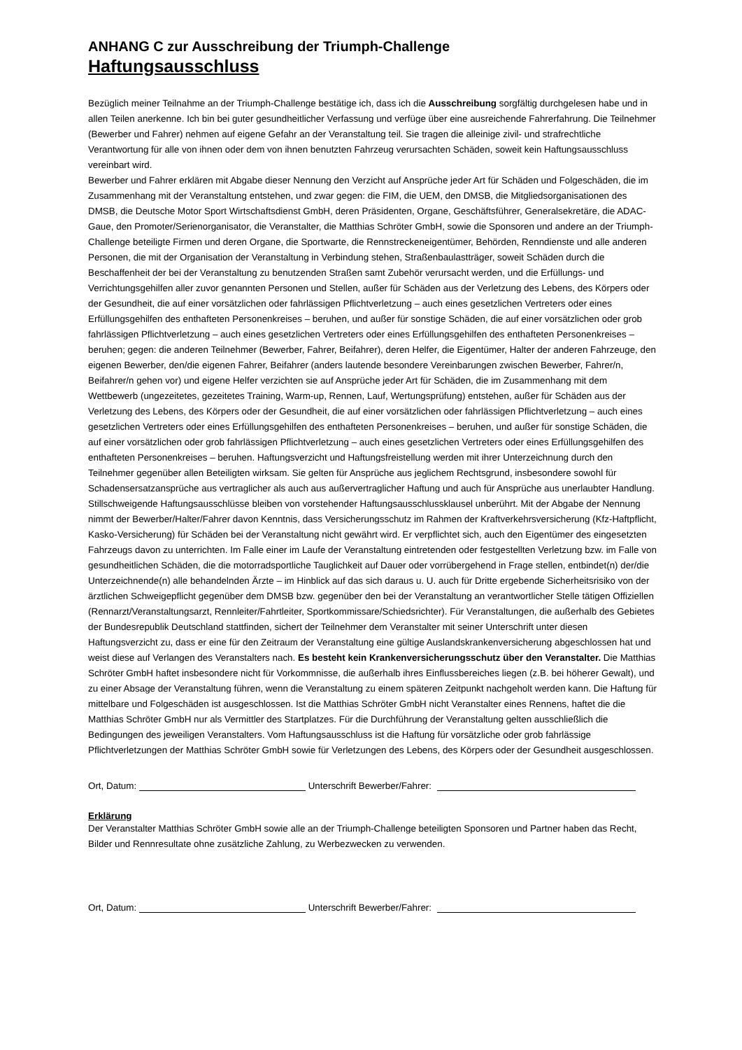ANHANG C zur Ausschreibung der Triumph-Challenge
Haftungsausschluss
Bezüglich meiner Teilnahme an der Triumph-Challenge bestätige ich, dass ich die Ausschreibung sorgfältig durchgelesen habe und in allen Teilen anerkenne. Ich bin bei guter gesundheitlicher Verfassung und verfüge über eine ausreichende Fahrerfahrung. Die Teilnehmer (Bewerber und Fahrer) nehmen auf eigene Gefahr an der Veranstaltung teil. Sie tragen die alleinige zivil- und strafrechtliche Verantwortung für alle von ihnen oder dem von ihnen benutzten Fahrzeug verursachten Schäden, soweit kein Haftungsausschluss vereinbart wird.
Bewerber und Fahrer erklären mit Abgabe dieser Nennung den Verzicht auf Ansprüche jeder Art für Schäden und Folgeschäden, die im Zusammenhang mit der Veranstaltung entstehen, und zwar gegen: die FIM, die UEM, den DMSB, die Mitgliedsorganisationen des DMSB, die Deutsche Motor Sport Wirtschaftsdienst GmbH, deren Präsidenten, Organe, Geschäftsführer, Generalsekretäre, die ADAC-Gaue, den Promoter/Serienorganisator, die Veranstalter, die Matthias Schröter GmbH, sowie die Sponsoren und andere an der Triumph-Challenge beteiligte Firmen und deren Organe, die Sportwarte, die Rennstreckeneigentümer, Behörden, Renndienste und alle anderen Personen, die mit der Organisation der Veranstaltung in Verbindung stehen, Straßenbaulastträger, soweit Schäden durch die Beschaffenheit der bei der Veranstaltung zu benutzenden Straßen samt Zubehör verursacht werden, und die Erfüllungs- und Verrichtungsgehilfen aller zuvor genannten Personen und Stellen, außer für Schäden aus der Verletzung des Lebens, des Körpers oder der Gesundheit, die auf einer vorsätzlichen oder fahrlässigen Pflichtverletzung – auch eines gesetzlichen Vertreters oder eines Erfüllungsgehilfen des enthafteten Personenkreises – beruhen, und außer für sonstige Schäden, die auf einer vorsätzlichen oder grob fahrlässigen Pflichtverletzung – auch eines gesetzlichen Vertreters oder eines Erfüllungsgehilfen des enthafteten Personenkreises – beruhen; gegen: die anderen Teilnehmer (Bewerber, Fahrer, Beifahrer), deren Helfer, die Eigentümer, Halter der anderen Fahrzeuge, den eigenen Bewerber, den/die eigenen Fahrer, Beifahrer (anders lautende besondere Vereinbarungen zwischen Bewerber, Fahrer/n, Beifahrer/n gehen vor) und eigene Helfer verzichten sie auf Ansprüche jeder Art für Schäden, die im Zusammenhang mit dem Wettbewerb (ungezeitetes, gezeitetes Training, Warm-up, Rennen, Lauf, Wertungsprüfung) entstehen, außer für Schäden aus der Verletzung des Lebens, des Körpers oder der Gesundheit, die auf einer vorsätzlichen oder fahrlässigen Pflichtverletzung – auch eines gesetzlichen Vertreters oder eines Erfüllungsgehilfen des enthafteten Personenkreises – beruhen, und außer für sonstige Schäden, die auf einer vorsätzlichen oder grob fahrlässigen Pflichtverletzung – auch eines gesetzlichen Vertreters oder eines Erfüllungsgehilfen des enthafteten Personenkreises – beruhen. Haftungsverzicht und Haftungsfreistellung werden mit ihrer Unterzeichnung durch den Teilnehmer gegenüber allen Beteiligten wirksam. Sie gelten für Ansprüche aus jeglichem Rechtsgrund, insbesondere sowohl für Schadensersatzansprüche aus vertraglicher als auch aus außervertraglicher Haftung und auch für Ansprüche aus unerlaubter Handlung. Stillschweigende Haftungsausschlüsse bleiben von vorstehender Haftungsausschlussklausel unberührt. Mit der Abgabe der Nennung nimmt der Bewerber/Halter/Fahrer davon Kenntnis, dass Versicherungsschutz im Rahmen der Kraftverkehrsversicherung (Kfz-Haftpflicht, Kasko-Versicherung) für Schäden bei der Veranstaltung nicht gewährt wird. Er verpflichtet sich, auch den Eigentümer des eingesetzten Fahrzeugs davon zu unterrichten. Im Falle einer im Laufe der Veranstaltung eintretenden oder festgestellten Verletzung bzw. im Falle von gesundheitlichen Schäden, die die motorradsportliche Tauglichkeit auf Dauer oder vorrübergehend in Frage stellen, entbindet(n) der/die Unterzeichnende(n) alle behandelnden Ärzte – im Hinblick auf das sich daraus u. U. auch für Dritte ergebende Sicherheitsrisiko von der ärztlichen Schweigepflicht gegenüber dem DMSB bzw. gegenüber den bei der Veranstaltung an verantwortlicher Stelle tätigen Offiziellen (Rennarzt/Veranstaltungsarzt, Rennleiter/Fahrtleiter, Sportkommissare/Schiedsrichter). Für Veranstaltungen, die außerhalb des Gebietes der Bundesrepublik Deutschland stattfinden, sichert der Teilnehmer dem Veranstalter mit seiner Unterschrift unter diesen Haftungsverzicht zu, dass er eine für den Zeitraum der Veranstaltung eine gültige Auslandskrankenversicherung abgeschlossen hat und weist diese auf Verlangen des Veranstalters nach. Es besteht kein Krankenversicherungsschutz über den Veranstalter. Die Matthias Schröter GmbH haftet insbesondere nicht für Vorkommnisse, die außerhalb ihres Einflussbereiches liegen (z.B. bei höherer Gewalt), und zu einer Absage der Veranstaltung führen, wenn die Veranstaltung zu einem späteren Zeitpunkt nachgeholt werden kann. Die Haftung für mittelbare und Folgeschäden ist ausgeschlossen. Ist die Matthias Schröter GmbH nicht Veranstalter eines Rennens, haftet die die Matthias Schröter GmbH nur als Vermittler des Startplatzes. Für die Durchführung der Veranstaltung gelten ausschließlich die Bedingungen des jeweiligen Veranstalters. Vom Haftungsausschluss ist die Haftung für vorsätzliche oder grob fahrlässige Pflichtverletzungen der Matthias Schröter GmbH sowie für Verletzungen des Lebens, des Körpers oder der Gesundheit ausgeschlossen.
Ort, Datum: Unterschrift Bewerber/Fahrer:
Erklärung
Der Veranstalter Matthias Schröter GmbH sowie alle an der Triumph-Challenge beteiligten Sponsoren und Partner haben das Recht, Bilder und Rennresultate ohne zusätzliche Zahlung, zu Werbezwecken zu verwenden.
Ort, Datum: Unterschrift Bewerber/Fahrer: